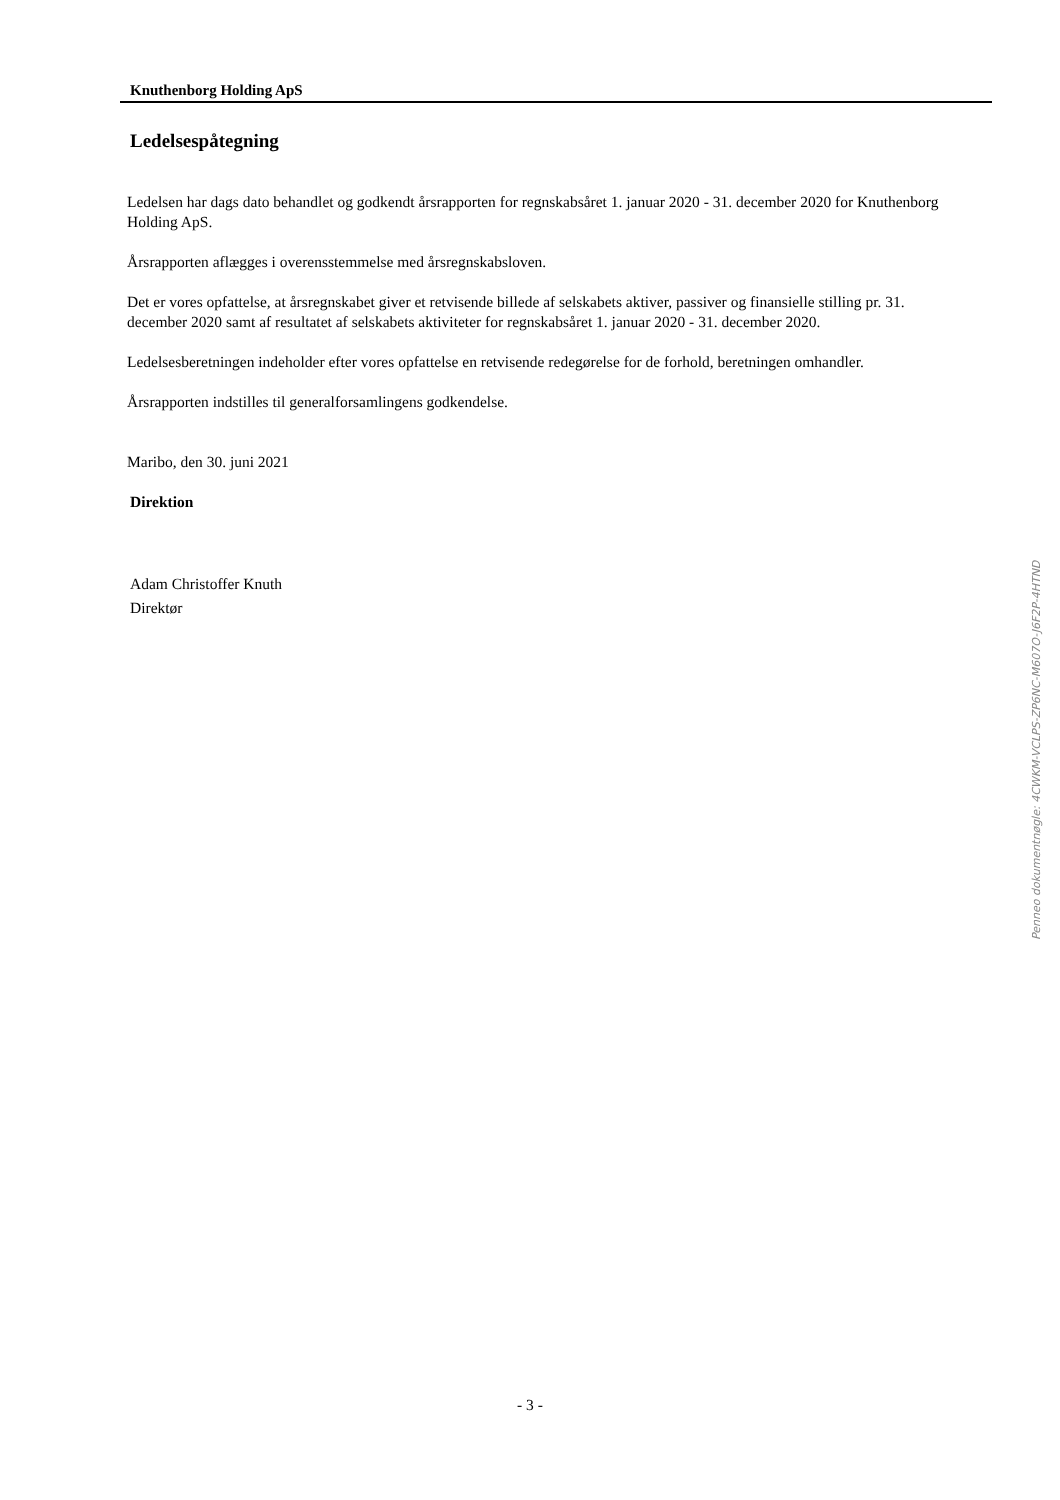Knuthenborg Holding ApS
Ledelsespåtegning
Ledelsen har dags dato behandlet og godkendt årsrapporten for regnskabsåret 1. januar 2020 - 31. december 2020 for Knuthenborg Holding ApS.
Årsrapporten aflægges i overensstemmelse med årsregnskabsloven.
Det er vores opfattelse, at årsregnskabet giver et retvisende billede af selskabets aktiver, passiver og finansielle stilling pr. 31. december 2020 samt af resultatet af selskabets aktiviteter for regnskabsåret 1. januar 2020 - 31. december 2020.
Ledelsesberetningen indeholder efter vores opfattelse en retvisende redegørelse for de forhold, beretningen omhandler.
Årsrapporten indstilles til generalforsamlingens godkendelse.
Maribo, den 30. juni 2021
Direktion
Adam Christoffer Knuth
Direktør
Penneo dokumentnøgle: 4CWKM-VCLPS-ZP6NC-M607O-J6F2P-4HTND
- 3 -